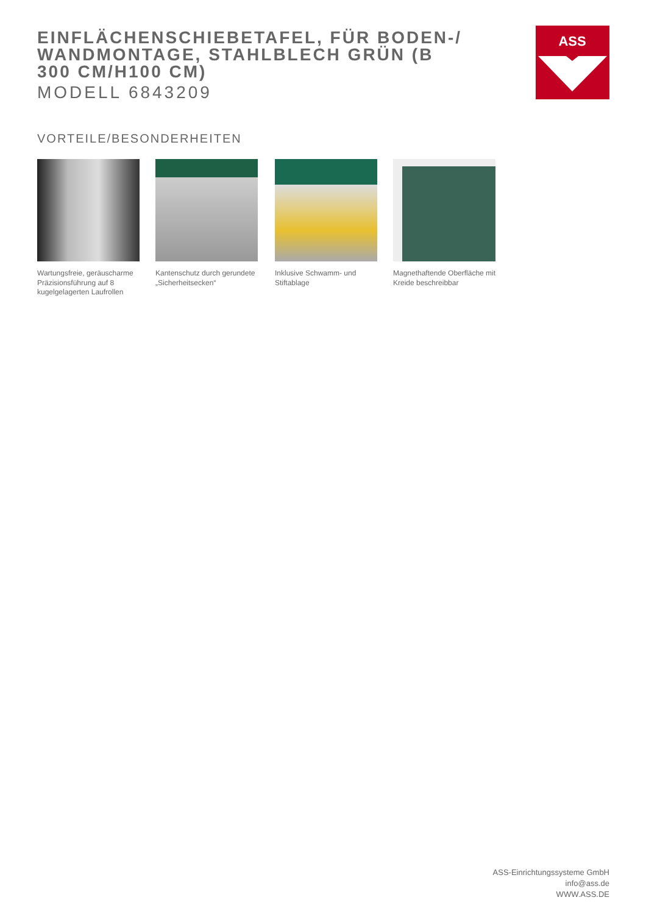EINFLÄCHENSCHIEBETAFEL, FÜR BODEN-/ WANDMONTAGE, STAHLBLECH GRÜN (B 300 CM/H100 CM)
MODELL 6843209
ASS
VORTEILE/BESONDERHEITEN
Wartungsfreie, geräuscharme Präzisionsführung auf 8 kugelgelagerten Laufrollen
Kantenschutz durch gerundete „Sicherheitsecken“
Inklusive Schwamm- und Stiftablage
Magnethaftende Oberfläche mit Kreide beschreibbar
ASS-Einrichtungssysteme GmbH
info@ass.de
WWW.ASS.DE